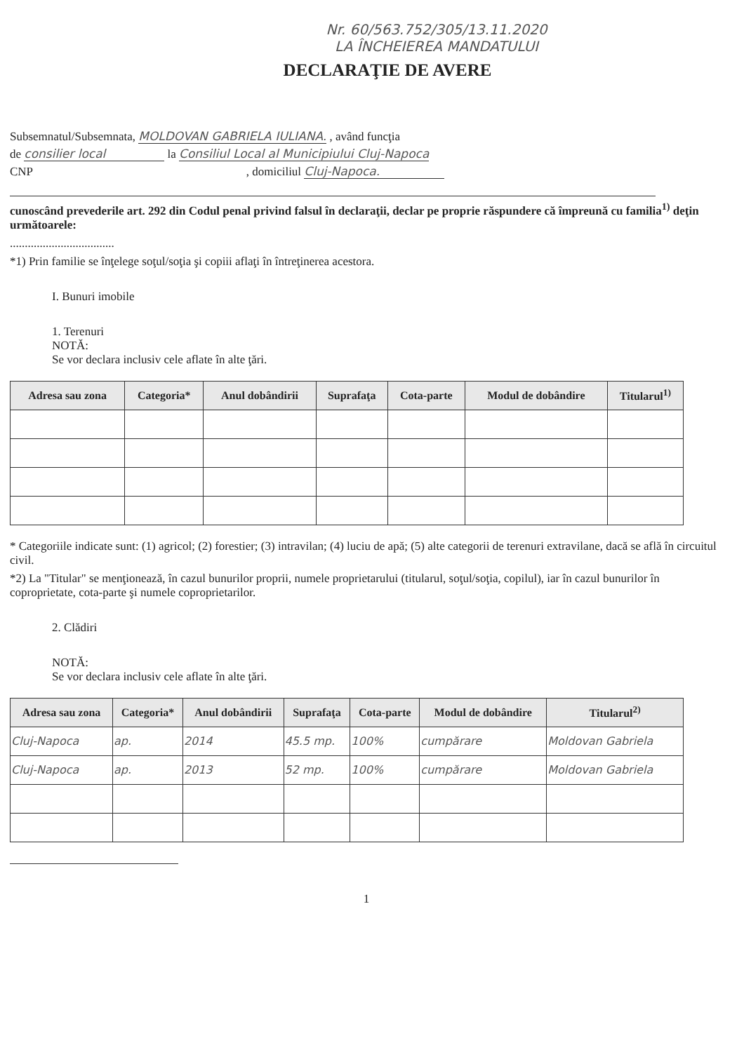Nr. 60/563.752/305/13.11.2020
LA ÎNCHEIEREA MANDATULUI
DECLARAŢIE DE AVERE
Subsemnatul/Subsemnata, MOLDOVAN GABRIELA IULIANA. , având funcţia
de consilier local la Consiliul Local al Municipiului Cluj-Napoca
CNP , domiciliul Cluj-Napoca.
cunoscând prevederile art. 292 din Codul penal privind falsul în declaraţii, declar pe proprie răspundere că împreună cu familia<sup>1)</sup> deţin următoarele:
...................................
*1) Prin familie se înţelege soţul/soţia şi copiii aflaţi în întreţinerea acestora.
I. Bunuri imobile
1. Terenuri
NOTĂ:
Se vor declara inclusiv cele aflate în alte ţări.
| Adresa sau zona | Categoria* | Anul dobândirii | Suprafaţa | Cota-parte | Modul de dobândire | Titularul<sup>1)</sup> |
| --- | --- | --- | --- | --- | --- | --- |
* Categoriile indicate sunt: (1) agricol; (2) forestier; (3) intravilan; (4) luciu de apă; (5) alte categorii de terenuri extravilane, dacă se află în circuitul civil.
*2) La "Titular" se menţionează, în cazul bunurilor proprii, numele proprietarului (titularul, soţul/soţia, copilul), iar în cazul bunurilor în coproprietate, cota-parte şi numele coproprietarilor.
2. Clădiri
NOTĂ:
Se vor declara inclusiv cele aflate în alte ţări.
| Adresa sau zona | Categoria* | Anul dobândirii | Suprafaţa | Cota-parte | Modul de dobândire | Titularul<sup>2)</sup> |
| --- | --- | --- | --- | --- | --- | --- |
| Cluj-Napoca | ap. | 2014 | 45.5 mp. | 100% | cumpărare | Moldovan Gabriela |
| Cluj-Napoca | ap. | 2013 | 52 mp. | 100% | cumpărare | Moldovan Gabriela |
1